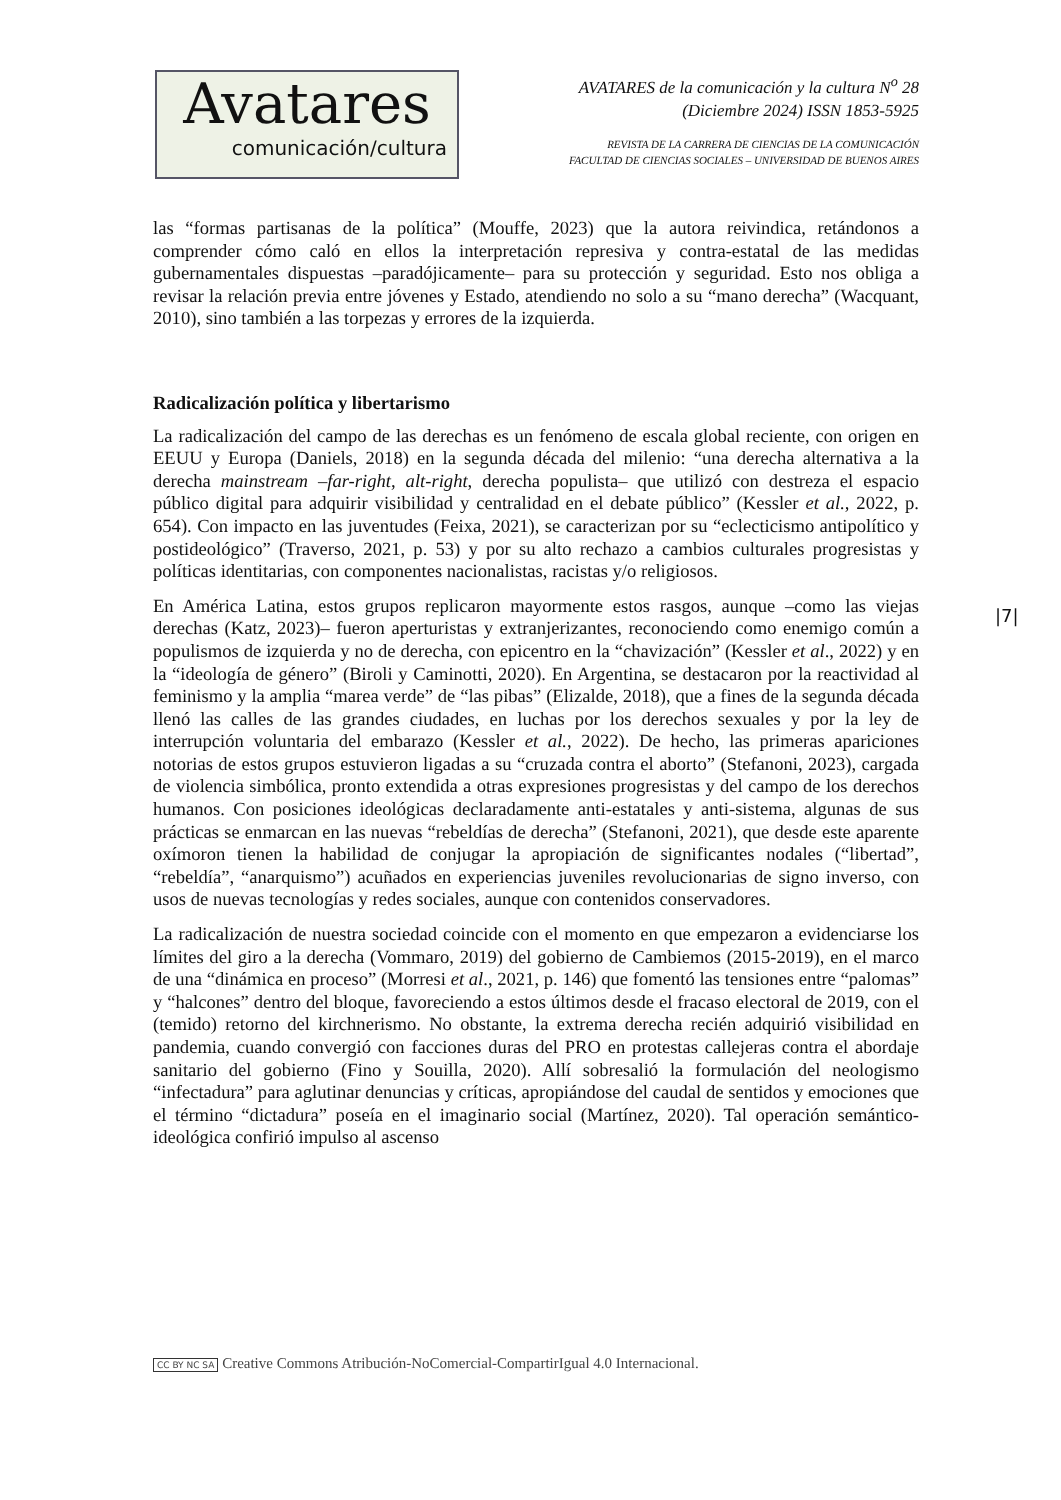Avatares
comunicación/cultura
AVATARES de la comunicación y la cultura N<sup>o</sup> 28
(Diciembre 2024) ISSN 1853-5925
REVISTA DE LA CARRERA DE CIENCIAS DE LA COMUNICACIÓN
FACULTAD DE CIENCIAS SOCIALES – UNIVERSIDAD DE BUENOS AIRES
las “formas partisanas de la política” (Mouffe, 2023) que la autora reivindica, retándonos a comprender cómo caló en ellos la interpretación represiva y contra-estatal de las medidas gubernamentales dispuestas –paradójicamente– para su protección y seguridad. Esto nos obliga a revisar la relación previa entre jóvenes y Estado, atendiendo no solo a su “mano derecha” (Wacquant, 2010), sino también a las torpezas y errores de la izquierda.
Radicalización política y libertarismo
La radicalización del campo de las derechas es un fenómeno de escala global reciente, con origen en EEUU y Europa (Daniels, 2018) en la segunda década del milenio: “una derecha alternativa a la derecha mainstream –far-right, alt-right, derecha populista– que utilizó con destreza el espacio público digital para adquirir visibilidad y centralidad en el debate público” (Kessler et al., 2022, p. 654). Con impacto en las juventudes (Feixa, 2021), se caracterizan por su “eclecticismo antipolítico y postideológico” (Traverso, 2021, p. 53) y por su alto rechazo a cambios culturales progresistas y políticas identitarias, con componentes nacionalistas, racistas y/o religiosos.
En América Latina, estos grupos replicaron mayormente estos rasgos, aunque –como las viejas derechas (Katz, 2023)– fueron aperturistas y extranjerizantes, reconociendo como enemigo común a populismos de izquierda y no de derecha, con epicentro en la “chavización” (Kessler et al., 2022) y en la “ideología de género” (Biroli y Caminotti, 2020). En Argentina, se destacaron por la reactividad al feminismo y la amplia “marea verde” de “las pibas” (Elizalde, 2018), que a fines de la segunda década llenó las calles de las grandes ciudades, en luchas por los derechos sexuales y por la ley de interrupción voluntaria del embarazo (Kessler et al., 2022). De hecho, las primeras apariciones notorias de estos grupos estuvieron ligadas a su “cruzada contra el aborto” (Stefanoni, 2023), cargada de violencia simbólica, pronto extendida a otras expresiones progresistas y del campo de los derechos humanos. Con posiciones ideológicas declaradamente anti-estatales y anti-sistema, algunas de sus prácticas se enmarcan en las nuevas “rebeldías de derecha” (Stefanoni, 2021), que desde este aparente oxímoron tienen la habilidad de conjugar la apropiación de significantes nodales (“libertad”, “rebeldía”, “anarquismo”) acuñados en experiencias juveniles revolucionarias de signo inverso, con usos de nuevas tecnologías y redes sociales, aunque con contenidos conservadores.
La radicalización de nuestra sociedad coincide con el momento en que empezaron a evidenciarse los límites del giro a la derecha (Vommaro, 2019) del gobierno de Cambiemos (2015-2019), en el marco de una “dinámica en proceso” (Morresi et al., 2021, p. 146) que fomentó las tensiones entre “palomas” y “halcones” dentro del bloque, favoreciendo a estos últimos desde el fracaso electoral de 2019, con el (temido) retorno del kirchnerismo. No obstante, la extrema derecha recién adquirió visibilidad en pandemia, cuando convergió con facciones duras del PRO en protestas callejeras contra el abordaje sanitario del gobierno (Fino y Souilla, 2020). Allí sobresalió la formulación del neologismo “infectadura” para aglutinar denuncias y críticas, apropiándose del caudal de sentidos y emociones que el término “dictadura” poseía en el imaginario social (Martínez, 2020). Tal operación semántico-ideológica confirió impulso al ascenso
|7|
CC BY NC SA Creative Commons Atribución-NoComercial-CompartirIgual 4.0 Internacional.